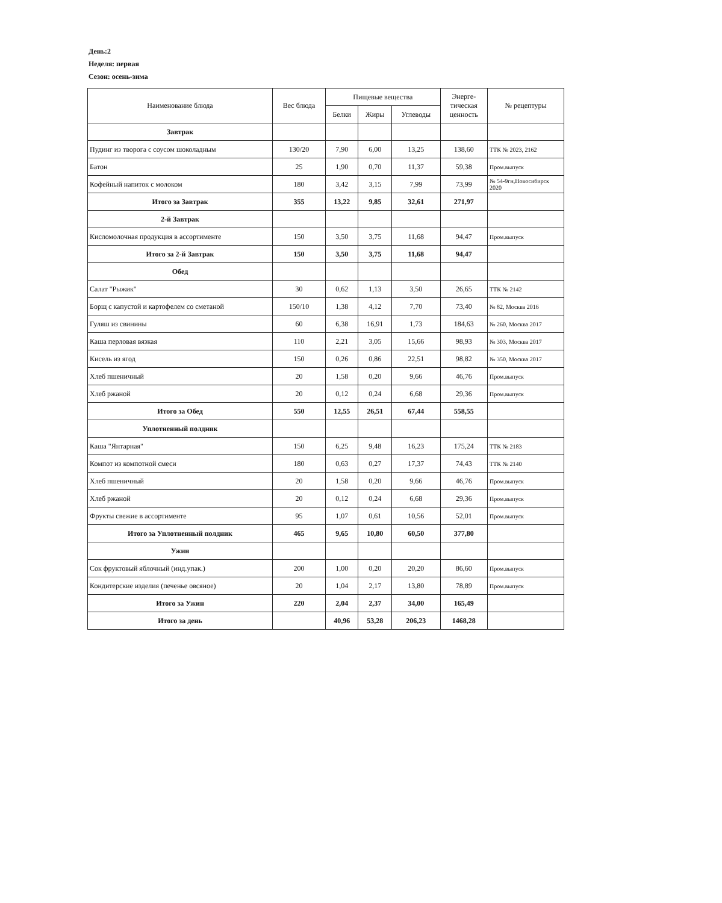День:2
Неделя: первая
Сезон: осень-зима
| Наименование блюда | Вес блюда | Пищевые вещества | | | Энерге- тическая ценность | № рецептуры |
| --- | --- | --- | --- | --- | --- | --- |
| | | Белки | Жиры | Углеводы | | |
| Завтрак | | | | | | |
| Пудинг из творога с соусом шоколадным | 130/20 | 7,90 | 6,00 | 13,25 | 138,60 | ТТК № 2023, 2162 |
| Батон | 25 | 1,90 | 0,70 | 11,37 | 59,38 | Пром.выпуск |
| Кофейный напиток с молоком | 180 | 3,42 | 3,15 | 7,99 | 73,99 | № 54-9гн,Новосибирск 2020 |
| Итого за Завтрак | 355 | 13,22 | 9,85 | 32,61 | 271,97 | |
| 2-й Завтрак | | | | | | |
| Кисломолочная продукция в ассортименте | 150 | 3,50 | 3,75 | 11,68 | 94,47 | Пром.выпуск |
| Итого за 2-й Завтрак | 150 | 3,50 | 3,75 | 11,68 | 94,47 | |
| Обед | | | | | | |
| Салат "Рыжик" | 30 | 0,62 | 1,13 | 3,50 | 26,65 | ТТК № 2142 |
| Борщ с капустой и картофелем со сметаной | 150/10 | 1,38 | 4,12 | 7,70 | 73,40 | № 82, Москва 2016 |
| Гуляш из свинины | 60 | 6,38 | 16,91 | 1,73 | 184,63 | № 260, Москва 2017 |
| Каша перловая вязкая | 110 | 2,21 | 3,05 | 15,66 | 98,93 | № 303, Москва 2017 |
| Кисель из ягод | 150 | 0,26 | 0,86 | 22,51 | 98,82 | № 350, Москва 2017 |
| Хлеб пшеничный | 20 | 1,58 | 0,20 | 9,66 | 46,76 | Пром.выпуск |
| Хлеб ржаной | 20 | 0,12 | 0,24 | 6,68 | 29,36 | Пром.выпуск |
| Итого за Обед | 550 | 12,55 | 26,51 | 67,44 | 558,55 | |
| Уплотненный полдник | | | | | | |
| Каша "Янтарная" | 150 | 6,25 | 9,48 | 16,23 | 175,24 | ТТК № 2183 |
| Компот из компотной смеси | 180 | 0,63 | 0,27 | 17,37 | 74,43 | ТТК № 2140 |
| Хлеб пшеничный | 20 | 1,58 | 0,20 | 9,66 | 46,76 | Пром.выпуск |
| Хлеб ржаной | 20 | 0,12 | 0,24 | 6,68 | 29,36 | Пром.выпуск |
| Фрукты свежие в ассортименте | 95 | 1,07 | 0,61 | 10,56 | 52,01 | Пром.выпуск |
| Итого за Уплотненный полдник | 465 | 9,65 | 10,80 | 60,50 | 377,80 | |
| Ужин | | | | | | |
| Сок фруктовый яблочный (инд.упак.) | 200 | 1,00 | 0,20 | 20,20 | 86,60 | Пром.выпуск |
| Кондитерские изделия (печенье овсяное) | 20 | 1,04 | 2,17 | 13,80 | 78,89 | Пром.выпуск |
| Итого за Ужин | 220 | 2,04 | 2,37 | 34,00 | 165,49 | |
| Итого за день | | 40,96 | 53,28 | 206,23 | 1468,28 | |